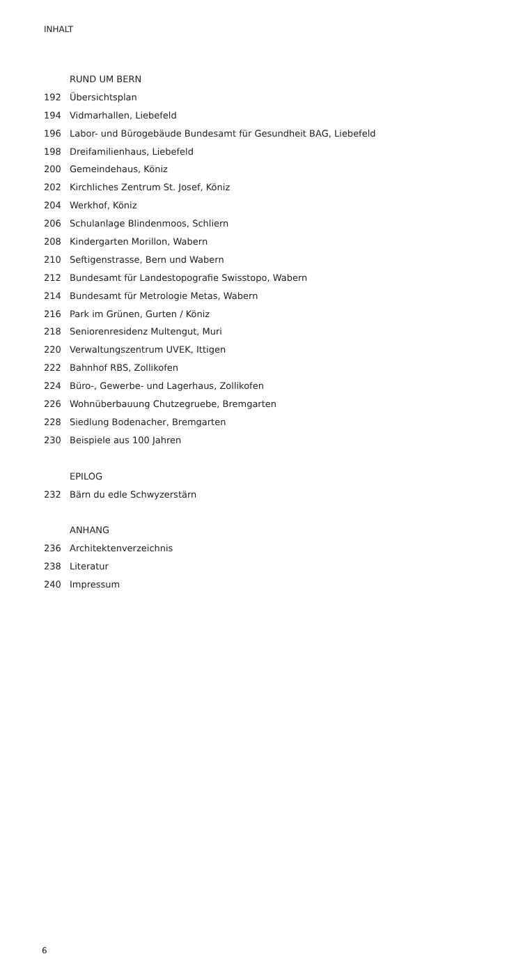INHALT
RUND UM BERN
192 Übersichtsplan
194 Vidmarhallen, Liebefeld
196 Labor- und Bürogebäude Bundesamt für Gesundheit BAG, Liebefeld
198 Dreifamilienhaus, Liebefeld
200 Gemeindehaus, Köniz
202 Kirchliches Zentrum St. Josef, Köniz
204 Werkhof, Köniz
206 Schulanlage Blindenmoos, Schliern
208 Kindergarten Morillon, Wabern
210 Seftigenstrasse, Bern und Wabern
212 Bundesamt für Landestopografie Swisstopo, Wabern
214 Bundesamt für Metrologie Metas, Wabern
216 Park im Grünen, Gurten / Köniz
218 Seniorenresidenz Multengut, Muri
220 Verwaltungszentrum UVEK, Ittigen
222 Bahnhof RBS, Zollikofen
224 Büro-, Gewerbe- und Lagerhaus, Zollikofen
226 Wohnüberbauung Chutzegruebe, Bremgarten
228 Siedlung Bodenacher, Bremgarten
230 Beispiele aus 100 Jahren
EPILOG
232 Bärn du edle Schwyzerstärn
ANHANG
236 Architektenverzeichnis
238 Literatur
240 Impressum
6